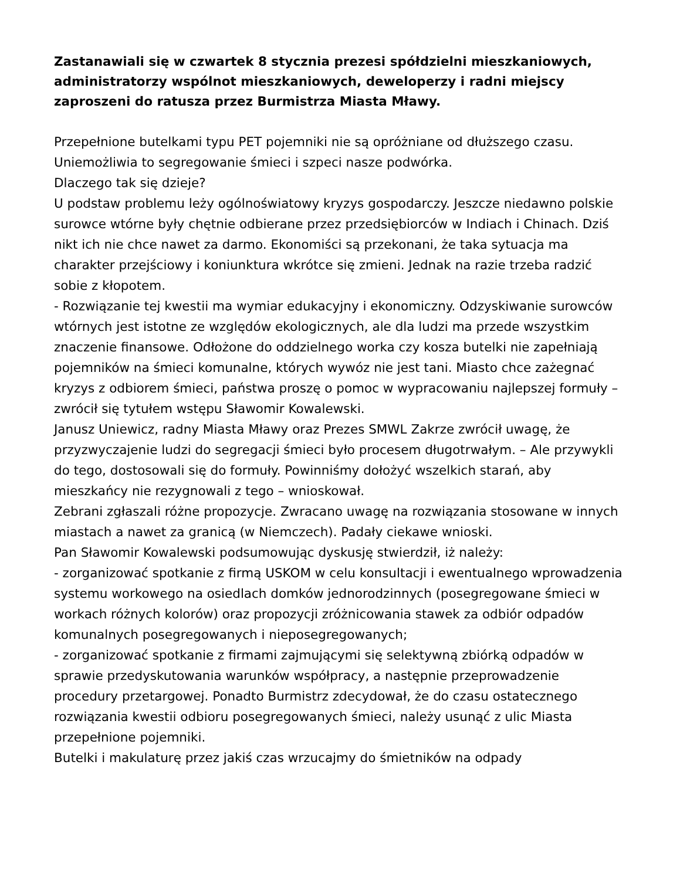Zastanawiali się w czwartek 8 stycznia prezesi spółdzielni mieszkaniowych, administratorzy wspólnot mieszkaniowych, deweloperzy i radni miejscy zaproszeni do ratusza przez Burmistrza Miasta Mławy.
Przepełnione butelkami typu PET pojemniki nie są opróżniane od dłuższego czasu. Uniemożliwia to segregowanie śmieci i szpeci nasze podwórka.
Dlaczego tak się dzieje?
U podstaw problemu leży ogólnoświatowy kryzys gospodarczy. Jeszcze niedawno polskie surowce wtórne były chętnie odbierane przez przedsiębiorców w Indiach i Chinach. Dziś nikt ich nie chce nawet za darmo. Ekonomiści są przekonani, że taka sytuacja ma charakter przejściowy i koniunktura wkrótce się zmieni. Jednak na razie trzeba radzić sobie z kłopotem.
- Rozwiązanie tej kwestii ma wymiar edukacyjny i ekonomiczny. Odzyskiwanie surowców wtórnych jest istotne ze względów ekologicznych, ale dla ludzi ma przede wszystkim znaczenie finansowe. Odłożone do oddzielnego worka czy kosza butelki nie zapełniają pojemników na śmieci komunalne, których wywóz nie jest tani. Miasto chce zażegnać kryzys z odbiorem śmieci, państwa proszę o pomoc w wypracowaniu najlepszej formuły – zwrócił się tytułem wstępu Sławomir Kowalewski.
Janusz Uniewicz, radny Miasta Mławy oraz Prezes SMWL Zakrze zwrócił uwagę, że przyzwyczajenie ludzi do segregacji śmieci było procesem długotrwałym. – Ale przywykli do tego, dostosowali się do formuły. Powinniśmy dołożyć wszelkich starań, aby mieszkańcy nie rezygnowali z tego – wnioskował.
Zebrani zgłaszali różne propozycje. Zwracano uwagę na rozwiązania stosowane w innych miastach a nawet za granicą (w Niemczech). Padały ciekawe wnioski.
Pan Sławomir Kowalewski podsumowując dyskusję stwierdził, iż należy:
- zorganizować spotkanie z firmą USKOM w celu konsultacji i ewentualnego wprowadzenia systemu workowego na osiedlach domków jednorodzinnych (posegregowane śmieci w workach różnych kolorów) oraz propozycji zróżnicowania stawek za odbiór odpadów komunalnych posegregowanych i nieposegregowanych;
- zorganizować spotkanie z firmami zajmującymi się selektywną zbiórką odpadów w sprawie przedyskutowania warunków współpracy, a następnie przeprowadzenie procedury przetargowej. Ponadto Burmistrz zdecydował, że do czasu ostatecznego rozwiązania kwestii odbioru posegregowanych śmieci, należy usunąć z ulic Miasta przepełnione pojemniki.
Butelki i makulaturę przez jakiś czas wrzucajmy do śmietników na odpady